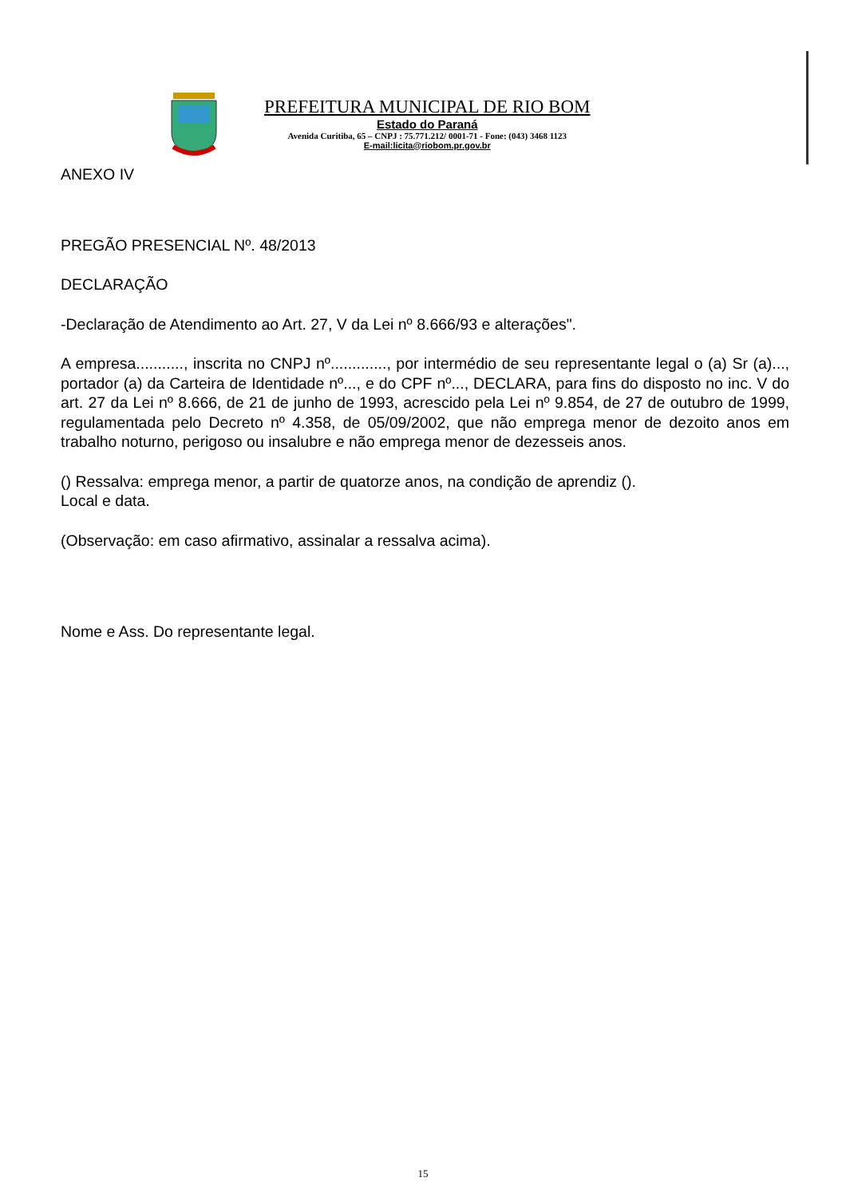PREFEITURA MUNICIPAL DE RIO BOM
Estado do Paraná
Avenida Curitiba, 65 – CNPJ : 75.771.212/ 0001-71 - Fone: (043) 3468 1123
E-mail:licita@riobom.pr.gov.br
ANEXO IV
PREGÃO PRESENCIAL Nº. 48/2013
DECLARAÇÃO
-Declaração de Atendimento ao Art. 27, V da Lei nº 8.666/93 e alterações".
A empresa..........., inscrita no CNPJ nº............., por intermédio de seu representante legal o (a) Sr (a)..., portador (a) da Carteira de Identidade nº..., e do CPF nº..., DECLARA, para fins do disposto no inc. V do art. 27 da Lei nº 8.666, de 21 de junho de 1993, acrescido pela Lei nº 9.854, de 27 de outubro de 1999, regulamentada pelo Decreto nº 4.358, de 05/09/2002, que não emprega menor de dezoito anos em trabalho noturno, perigoso ou insalubre e não emprega menor de dezesseis anos.
() Ressalva: emprega menor, a partir de quatorze anos, na condição de aprendiz ().
Local e data.
(Observação: em caso afirmativo, assinalar a ressalva acima).
Nome e Ass. Do representante legal.
15